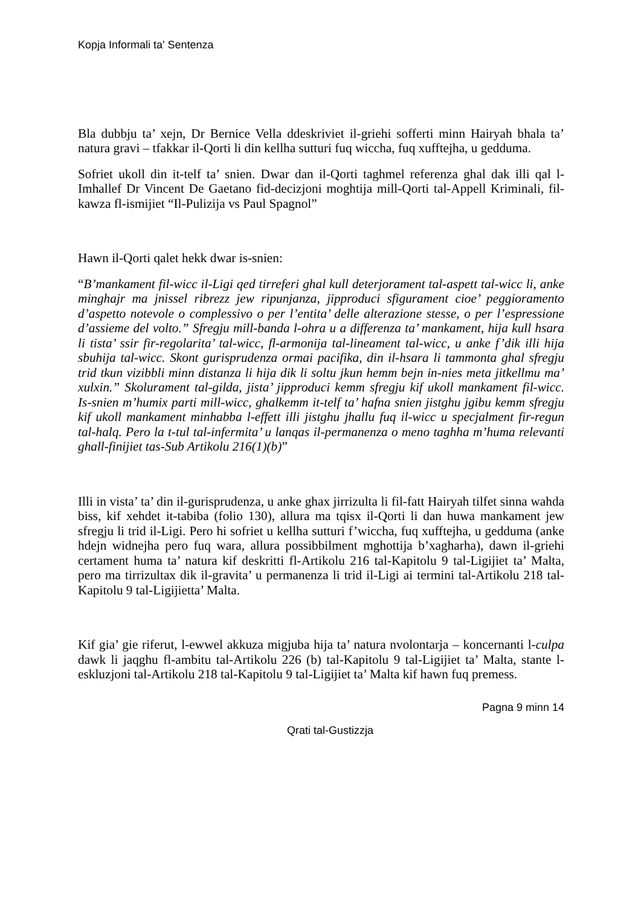Kopja Informali ta' Sentenza
Bla dubbju ta’ xejn, Dr Bernice Vella ddeskriviet il-griehi sofferti minn Hairyah bhala ta’ natura gravi – tfakkar il-Qorti li din kellha sutturi fuq wiccha, fuq xufftejha, u gedduma.
Sofriet ukoll din it-telf ta’ snien. Dwar dan il-Qorti taghmel referenza ghal dak illi qal l-Imhallef Dr Vincent De Gaetano fid-decizjoni moghtija mill-Qorti tal-Appell Kriminali, fil-kawza fl-ismijiet “Il-Pulizija vs Paul Spagnol”
Hawn il-Qorti qalet hekk dwar is-snien:
“B’mankament fil-wicc il-Ligi qed tirreferi ghal kull deterjorament tal-aspett tal-wicc li, anke minghajr ma jnissel ribrezz jew ripunjanza, jipproduci sfigurament cioe’ peggioramento d’aspetto notevole o complessivo o per l’entita’ delle alterazione stesse, o per l’espressione d’assieme del volto.” Sfregju mill-banda l-ohra u a differenza ta’ mankament, hija kull hsara li tista’ ssir fir-regolarita’ tal-wicc, fl-armonija tal-lineament tal-wicc, u anke f’dik illi hija sbuhija tal-wicc. Skont gurisprudenza ormai pacifika, din il-hsara li tammonta ghal sfregju trid tkun vizibbli minn distanza li hija dik li soltu jkun hemm bejn in-nies meta jitkellmu ma’ xulxin.” Skolurament tal-gilda, jista’ jipproduci kemm sfregju kif ukoll mankament fil-wicc. Is-snien m’humix parti mill-wicc, ghalkemm it-telf ta’ hafna snien jistghu jgibu kemm sfregju kif ukoll mankament minhabba l-effett illi jistghu jhallu fuq il-wicc u specjalment fir-regun tal-halq. Pero la t-tul tal-infermita’ u lanqas il-permanenza o meno taghha m’huma relevanti ghall-finijiet tas-Sub Artikolu 216(1)(b)”
Illi in vista’ ta’ din il-gurisprudenza, u anke ghax jirrizulta li fil-fatt Hairyah tilfet sinna wahda biss, kif xehdet it-tabiba (folio 130), allura ma tqisx il-Qorti li dan huwa mankament jew sfregju li trid il-Ligi. Pero hi sofriet u kellha sutturi f’wiccha, fuq xufftejha, u gedduma (anke hdejn widnejha pero fuq wara, allura possibbilment mghottija b’xagharha), dawn il-griehi certament huma ta’ natura kif deskritti fl-Artikolu 216 tal-Kapitolu 9 tal-Ligijiet ta’ Malta, pero ma tirrizultax dik il-gravita’ u permanenza li trid il-Ligi ai termini tal-Artikolu 218 tal-Kapitolu 9 tal-Ligijietta’ Malta.
Kif gia’ gie riferut, l-ewwel akkuza migjuba hija ta’ natura nvolontarja – koncernanti l-culpa dawk li jaqghu fl-ambitu tal-Artikolu 226 (b) tal-Kapitolu 9 tal-Ligijiet ta’ Malta, stante l-eskluzjoni tal-Artikolu 218 tal-Kapitolu 9 tal-Ligijiet ta’ Malta kif hawn fuq premess.
Pagna 9 minn 14
Qrati tal-Gustizzja